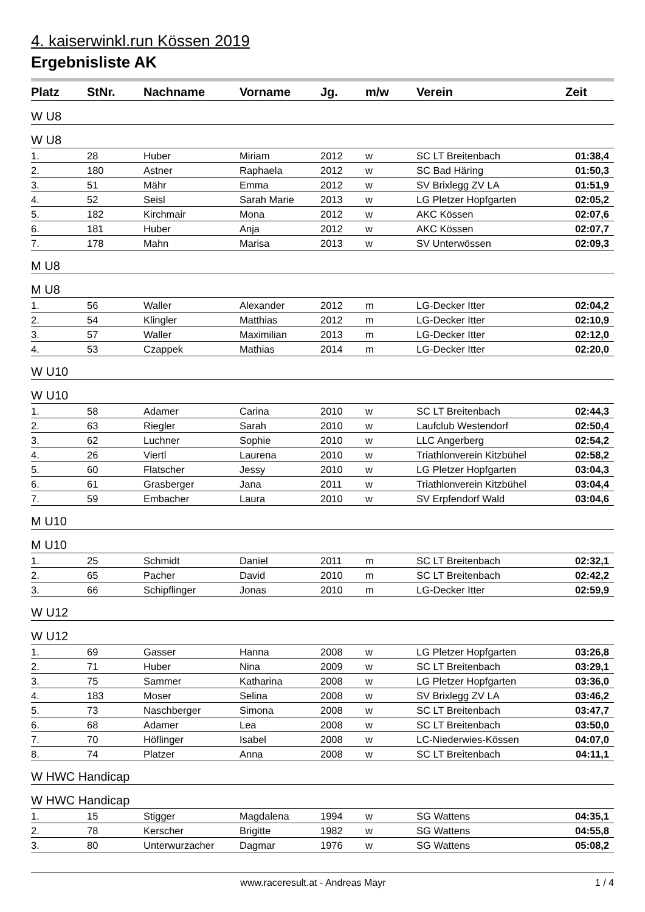4. kaiserwinkl.run Kössen 2019
Ergebnisliste AK
| Platz | StNr. | Nachname | Vorname | Jg. | m/w | Verein | Zeit |
| --- | --- | --- | --- | --- | --- | --- | --- |
| W U8 | | | | | | | |
| W U8 | | | | | | | |
| 1. | 28 | Huber | Miriam | 2012 | w | SC LT Breitenbach | 01:38,4 |
| 2. | 180 | Astner | Raphaela | 2012 | w | SC Bad Häring | 01:50,3 |
| 3. | 51 | Mähr | Emma | 2012 | w | SV Brixlegg ZV LA | 01:51,9 |
| 4. | 52 | Seisl | Sarah Marie | 2013 | w | LG Pletzer Hopfgarten | 02:05,2 |
| 5. | 182 | Kirchmair | Mona | 2012 | w | AKC Kössen | 02:07,6 |
| 6. | 181 | Huber | Anja | 2012 | w | AKC Kössen | 02:07,7 |
| 7. | 178 | Mahn | Marisa | 2013 | w | SV Unterwössen | 02:09,3 |
| M U8 | | | | | | | |
| M U8 | | | | | | | |
| 1. | 56 | Waller | Alexander | 2012 | m | LG-Decker Itter | 02:04,2 |
| 2. | 54 | Klingler | Matthias | 2012 | m | LG-Decker Itter | 02:10,9 |
| 3. | 57 | Waller | Maximilian | 2013 | m | LG-Decker Itter | 02:12,0 |
| 4. | 53 | Czappek | Mathias | 2014 | m | LG-Decker Itter | 02:20,0 |
| W U10 | | | | | | | |
| W U10 | | | | | | | |
| 1. | 58 | Adamer | Carina | 2010 | w | SC LT Breitenbach | 02:44,3 |
| 2. | 63 | Riegler | Sarah | 2010 | w | Laufclub Westendorf | 02:50,4 |
| 3. | 62 | Luchner | Sophie | 2010 | w | LLC Angerberg | 02:54,2 |
| 4. | 26 | Viertl | Laurena | 2010 | w | Triathlonverein Kitzbühel | 02:58,2 |
| 5. | 60 | Flatscher | Jessy | 2010 | w | LG Pletzer Hopfgarten | 03:04,3 |
| 6. | 61 | Grasberger | Jana | 2011 | w | Triathlonverein Kitzbühel | 03:04,4 |
| 7. | 59 | Embacher | Laura | 2010 | w | SV Erpfendorf Wald | 03:04,6 |
| M U10 | | | | | | | |
| M U10 | | | | | | | |
| 1. | 25 | Schmidt | Daniel | 2011 | m | SC LT Breitenbach | 02:32,1 |
| 2. | 65 | Pacher | David | 2010 | m | SC LT Breitenbach | 02:42,2 |
| 3. | 66 | Schipflinger | Jonas | 2010 | m | LG-Decker Itter | 02:59,9 |
| W U12 | | | | | | | |
| W U12 | | | | | | | |
| 1. | 69 | Gasser | Hanna | 2008 | w | LG Pletzer Hopfgarten | 03:26,8 |
| 2. | 71 | Huber | Nina | 2009 | w | SC LT Breitenbach | 03:29,1 |
| 3. | 75 | Sammer | Katharina | 2008 | w | LG Pletzer Hopfgarten | 03:36,0 |
| 4. | 183 | Moser | Selina | 2008 | w | SV Brixlegg ZV LA | 03:46,2 |
| 5. | 73 | Naschberger | Simona | 2008 | w | SC LT Breitenbach | 03:47,7 |
| 6. | 68 | Adamer | Lea | 2008 | w | SC LT Breitenbach | 03:50,0 |
| 7. | 70 | Höflinger | Isabel | 2008 | w | LC-Niederwies-Kössen | 04:07,0 |
| 8. | 74 | Platzer | Anna | 2008 | w | SC LT Breitenbach | 04:11,1 |
| W HWC Handicap | | | | | | | |
| W HWC Handicap | | | | | | | |
| 1. | 15 | Stigger | Magdalena | 1994 | w | SG Wattens | 04:35,1 |
| 2. | 78 | Kerscher | Brigitte | 1982 | w | SG Wattens | 04:55,8 |
| 3. | 80 | Unterwurzacher | Dagmar | 1976 | w | SG Wattens | 05:08,2 |
www.raceresult.at - Andreas Mayr 1 / 4